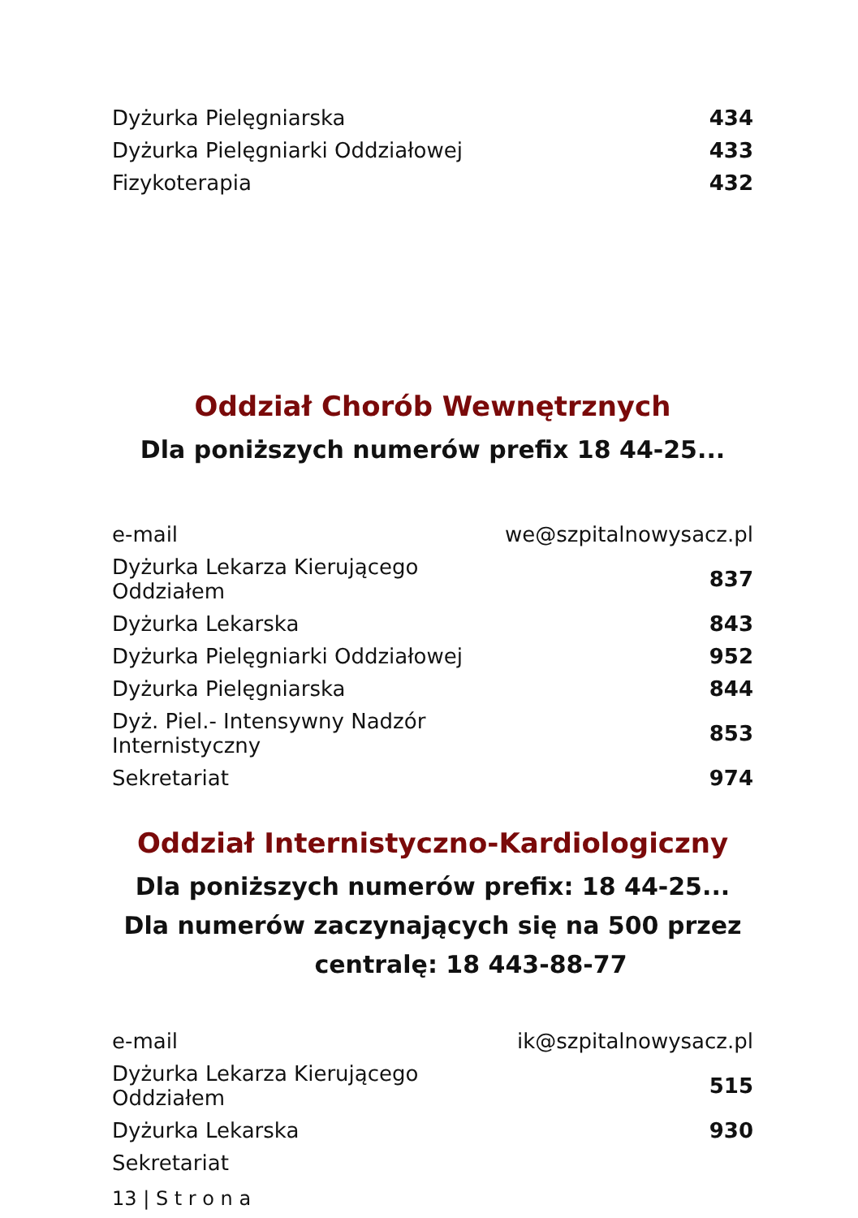| Dyżurka Pielęgniarska | 434 |
| Dyżurka Pielęgniarki Oddziałowej | 433 |
| Fizykoterapia | 432 |
Oddział Chorób Wewnętrznych
Dla poniższych numerów prefix 18 44-25...
| e-mail | we@szpitalnowysacz.pl |
| Dyżurka Lekarza Kierującego Oddziałem | 837 |
| Dyżurka Lekarska | 843 |
| Dyżurka Pielęgniarki Oddziałowej | 952 |
| Dyżurka Pielęgniarska | 844 |
| Dyż. Piel.- Intensywny Nadzór Internistyczny | 853 |
| Sekretariat | 974 |
Oddział Internistyczno-Kardiologiczny
Dla poniższych numerów prefix: 18 44-25...
Dla numerów zaczynających się na 500 przez
centralę: 18 443-88-77
| e-mail | ik@szpitalnowysacz.pl |
| Dyżurka Lekarza Kierującego Oddziałem | 515 |
| Dyżurka Lekarska | 930 |
| Sekretariat | |
13 | S t r o n a